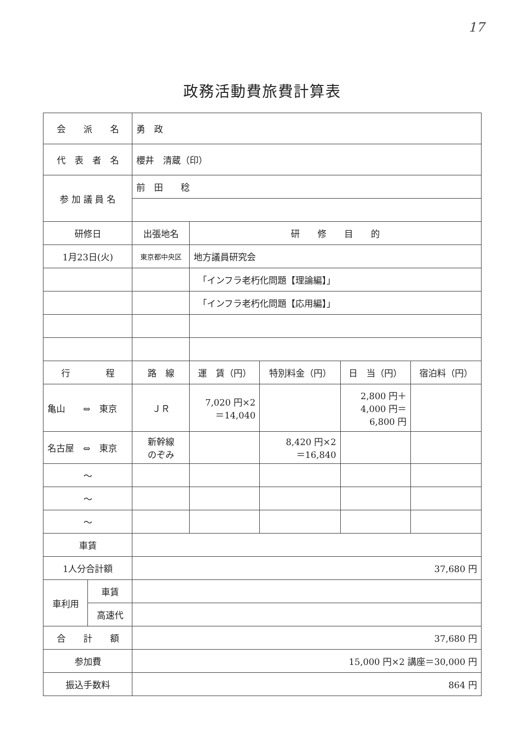17
政務活動費旅費計算表
| 会 派 名 | | 勇 政 | | | | |
| 代 表 者 名 | | 櫻井 清蔵（印） | | | | |
| 参 加 議 員 名 | | 前 田 稔 | | | | |
| 研修日 | | 出張地名 | 研 修 目 的 | | | |
| 1月23日(火) | | 東京都中央区 | 地方議員研究会 | | | |
| | | | 「インフラ老朽化問題【理論編】」 | | | |
| | | | 「インフラ老朽化問題【応用編】」 | | | |
| 行 程 | | 路 線 | 運 賃（円） | 特別料金（円） | 日 当（円） | 宿泊料（円） |
| 亀山 ⇔ 東京 | | ＪＲ | 7,020 円×2 ＝14,040 | | 2,800 円＋ 4,000 円＝ 6,800 円 | |
| 名古屋 ⇔ 東京 | | 新幹線 のぞみ | | 8,420 円×2 ＝16,840 | | |
| ～ | | | | | | |
| ～ | | | | | | |
| ～ | | | | | | |
| 車賃 | | | | | | |
| 1人分合計額 | | 37,680 円 | | | | |
| 車利用 | 車賃 | | | | | |
| | 高速代 | | | | | |
| 合 計 額 | | 37,680 円 | | | | |
| 参加費 | | 15,000 円×2 講座＝30,000 円 | | | | |
| 振込手数料 | | 864 円 | | | | |